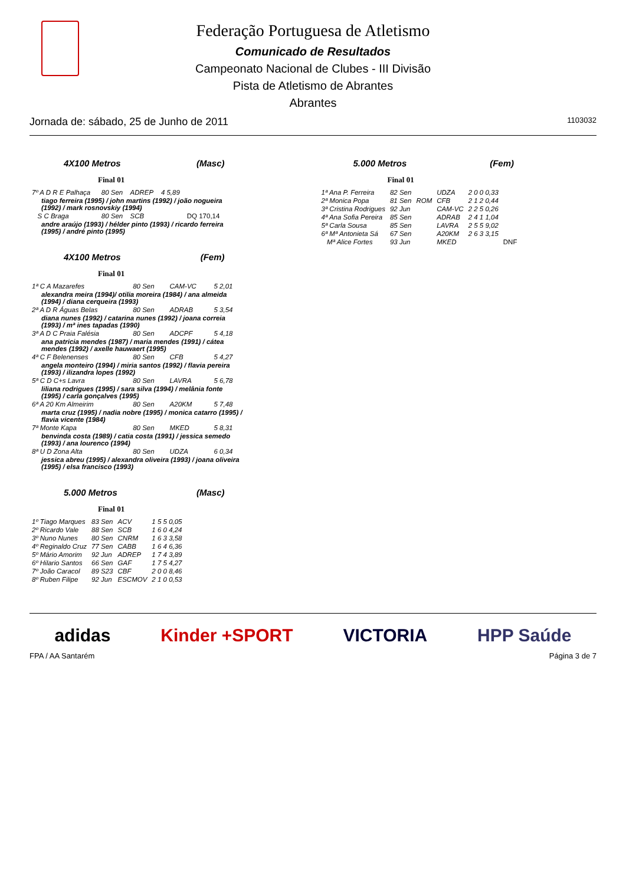Federação Portuguesa de Atletismo
Comunicado de Resultados
Campeonato Nacional de Clubes - III Divisão
Pista de Atletismo de Abrantes
Abrantes
Jornada de: sábado, 25 de Junho de 2011 1103032
4X100 Metros (Masc)
Final 01
| 7º A D R E Palhaça | 80 Sen | ADREP | 4 5,89 | |
| tiago ferreira (1995) / john martins (1992) / joão nogueira (1992) / mark rosnovskiy (1994) | | | | |
| S C Braga | 80 Sen | SCB | | DQ 170,14 |
| andre araújo (1993) / hélder pinto (1993) / ricardo ferreira (1995) / andré pinto (1995) | | | | |
4X100 Metros (Fem)
Final 01
| 1ª C A Mazarefes | 80 Sen | CAM-VC | 5 2,01 |
| alexandra meira (1994)/ otilia moreira (1984) / ana almeida (1994) / diana cerqueira (1993) | | | |
| 2ª A D R Águas Belas | 80 Sen | ADRAB | 5 3,54 |
| diana nunes (1992) / catarina nunes (1992) / joana correia (1993) / mª ines tapadas (1990) | | | |
| 3ª A D C Praia Falésia | 80 Sen | ADCPF | 5 4,18 |
| ana patricia mendes (1987) / maria mendes (1991) / cátea mendes (1992) / axelle hauwaert (1995) | | | |
| 4ª C F Belenenses | 80 Sen | CFB | 5 4,27 |
| angela monteiro (1994) / miria santos (1992) / flavia pereira (1993) / ilizandra lopes (1992) | | | |
| 5ª C D C+s Lavra | 80 Sen | LAVRA | 5 6,78 |
| liliana rodrigues (1995) / sara silva (1994) / melânia fonte (1995) / carla gonçalves (1995) | | | |
| 6ª A 20 Km Almeirim | 80 Sen | A20KM | 5 7,48 |
| marta cruz (1995) / nadia nobre (1995) / monica catarro (1995) / flavia vicente (1984) | | | |
| 7ª Monte Kapa | 80 Sen | MKED | 5 8,31 |
| benvinda costa (1989) / catia costa (1991) / jessica semedo (1993) / ana lourenco (1994) | | | |
| 8ª U D Zona Alta | 80 Sen | UDZA | 6 0,34 |
| jessica abreu (1995) / alexandra oliveira (1993) / joana oliveira (1995) / elsa francisco (1993) | | | |
5.000 Metros (Masc)
Final 01
| 1º Tiago Marques | 83 Sen | ACV | 1 5 5 0,05 |
| 2º Ricardo Vale | 88 Sen | SCB | 1 6 0 4,24 |
| 3º Nuno Nunes | 80 Sen | CNRM | 1 6 3 3,58 |
| 4º Reginaldo Cruz | 77 Sen | CABB | 1 6 4 6,36 |
| 5º Mário Amorim | 92 Jun | ADREP | 1 7 4 3,89 |
| 6º Hilario Santos | 66 Sen | GAF | 1 7 5 4,27 |
| 7º João Caracol | 89 S23 | CBF | 2 0 0 8,46 |
| 8º Ruben Filipe | 92 Jun | ESCMOV | 2 1 0 0,53 |
5.000 Metros (Fem)
Final 01
| 1ª Ana P. Ferreira | 82 Sen | | UDZA | 2 0 0 0,33 | |
| 2ª Monica Popa | 81 Sen | ROM | CFB | 2 1 2 0,44 | |
| 3ª Cristina Rodrigues | 92 Jun | | CAM-VC | 2 2 5 0,26 | |
| 4ª Ana Sofia Pereira | 85 Sen | | ADRAB | 2 4 1 1,04 | |
| 5ª Carla Sousa | 85 Sen | | LAVRA | 2 5 5 9,02 | |
| 6ª Mª Antonieta Sá | 67 Sen | | A20KM | 2 6 3 3,15 | |
| Mª Alice Fortes | 93 Jun | | MKED | | DNF |
adidas Kinder +SPORT VICTORIA HPP Saúde
FPA / AA Santarém Página 3 de 7